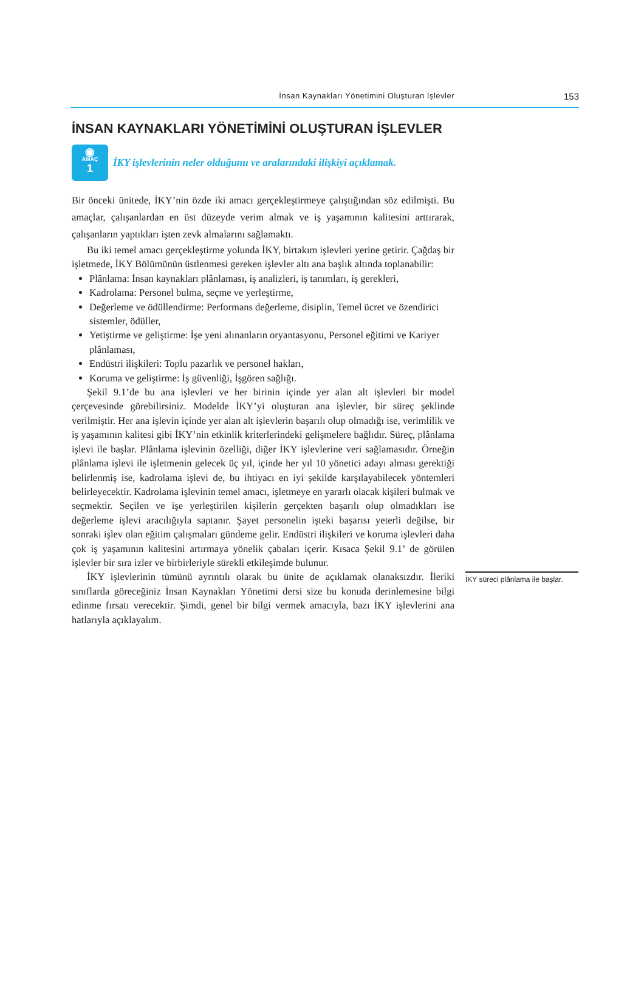İnsan Kaynakları Yönetimini Oluşturan İşlevler 153
İNSAN KAYNAKLARI YÖNETİMİNİ OLUŞTURAN İŞLEVLER
◉
AMAÇ
1
İKY işlevlerinin neler olduğunu ve aralarındaki ilişkiyi açıklamak.
Bir önceki ünitede, İKY’nin özde iki amacı gerçekleştirmeye çalıştığından söz edilmişti. Bu amaçlar, çalışanlardan en üst düzeyde verim almak ve iş yaşamının kalitesini arttırarak, çalışanların yaptıkları işten zevk almalarını sağlamaktı.
Bu iki temel amacı gerçekleştirme yolunda İKY, birtakım işlevleri yerine getirir. Çağdaş bir işletmede, İKY Bölümünün üstlenmesi gereken işlevler altı ana başlık altında toplanabilir:
Plânlama: İnsan kaynakları plânlaması, iş analizleri, iş tanımları, iş gerekleri,
Kadrolama: Personel bulma, seçme ve yerleştirme,
Değerleme ve ödüllendirme: Performans değerleme, disiplin, Temel ücret ve özendirici sistemler, ödüller,
Yetiştirme ve geliştirme: İşe yeni alınanların oryantasyonu, Personel eğitimi ve Kariyer plânlaması,
Endüstri ilişkileri: Toplu pazarlık ve personel hakları,
Koruma ve geliştirme: İş güvenliği, İşgören sağlığı.
Şekil 9.1’de bu ana işlevleri ve her birinin içinde yer alan alt işlevleri bir model çerçevesinde görebilirsiniz. Modelde İKY’yi oluşturan ana işlevler, bir süreç şeklinde verilmiştir. Her ana işlevin içinde yer alan alt işlevlerin başarılı olup olmadığı ise, verimlilik ve iş yaşamının kalitesi gibi İKY’nin etkinlik kriterlerindeki gelişmelere bağlıdır. Süreç, plânlama işlevi ile başlar. Plânlama işlevinin özelliği, diğer İKY işlevlerine veri sağlamasıdır. Örneğin plânlama işlevi ile işletmenin gelecek üç yıl, içinde her yıl 10 yönetici adayı alması gerektiği belirlenmiş ise, kadrolama işlevi de, bu ihtiyacı en iyi şekilde karşılayabilecek yöntemleri belirleyecektir. Kadrolama işlevinin temel amacı, işletmeye en yararlı olacak kişileri bulmak ve seçmektir. Seçilen ve işe yerleştirilen kişilerin gerçekten başarılı olup olmadıkları ise değerleme işlevi aracılığıyla saptanır. Şayet personelin işteki başarısı yeterli değilse, bir sonraki işlev olan eğitim çalışmaları gündeme gelir. Endüstri ilişkileri ve koruma işlevleri daha çok iş yaşamının kalitesini artırmaya yönelik çabaları içerir. Kısaca Şekil 9.1’ de görülen işlevler bir sıra izler ve birbirleriyle sürekli etkileşimde bulunur.
İKY işlevlerinin tümünü ayrıntılı olarak bu ünite de açıklamak olanaksızdır. İleriki sınıflarda göreceğiniz İnsan Kaynakları Yönetimi dersi size bu konuda derinlemesine bilgi edinme fırsatı verecektir. Şimdi, genel bir bilgi vermek amacıyla, bazı İKY işlevlerini ana hatlarıyla açıklayalım.
İKY süreci plânlama ile başlar.